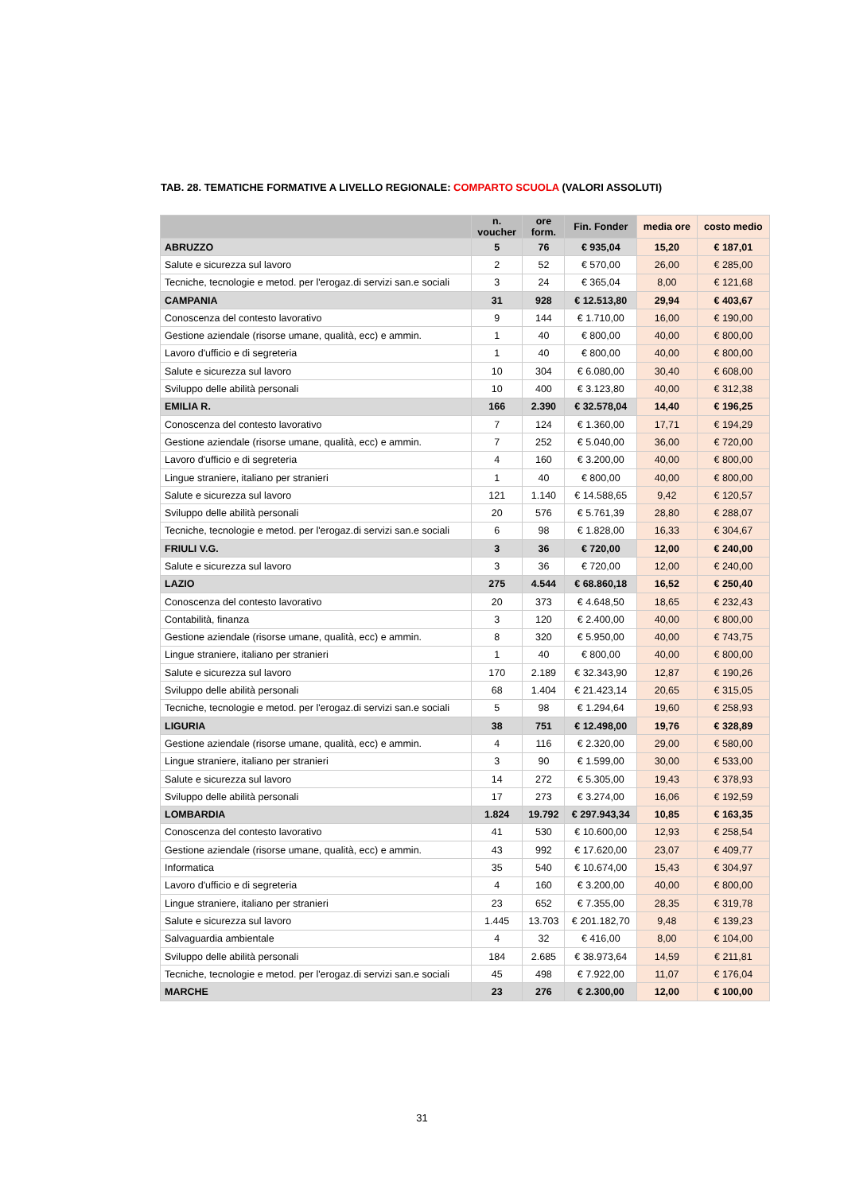TAB. 28. TEMATICHE FORMATIVE A LIVELLO REGIONALE: COMPARTO SCUOLA (VALORI ASSOLUTI)
| | n. voucher | ore form. | Fin. Fonder | media ore | costo medio |
| --- | --- | --- | --- | --- | --- |
| ABRUZZO | 5 | 76 | € 935,04 | 15,20 | € 187,01 |
| Salute e sicurezza sul lavoro | 2 | 52 | € 570,00 | 26,00 | € 285,00 |
| Tecniche, tecnologie e metod. per l'erogaz.di servizi san.e sociali | 3 | 24 | € 365,04 | 8,00 | € 121,68 |
| CAMPANIA | 31 | 928 | € 12.513,80 | 29,94 | € 403,67 |
| Conoscenza del contesto lavorativo | 9 | 144 | € 1.710,00 | 16,00 | € 190,00 |
| Gestione aziendale (risorse umane, qualità, ecc) e ammin. | 1 | 40 | € 800,00 | 40,00 | € 800,00 |
| Lavoro d'ufficio e di segreteria | 1 | 40 | € 800,00 | 40,00 | € 800,00 |
| Salute e sicurezza sul lavoro | 10 | 304 | € 6.080,00 | 30,40 | € 608,00 |
| Sviluppo delle abilità personali | 10 | 400 | € 3.123,80 | 40,00 | € 312,38 |
| EMILIA R. | 166 | 2.390 | € 32.578,04 | 14,40 | € 196,25 |
| Conoscenza del contesto lavorativo | 7 | 124 | € 1.360,00 | 17,71 | € 194,29 |
| Gestione aziendale (risorse umane, qualità, ecc) e ammin. | 7 | 252 | € 5.040,00 | 36,00 | € 720,00 |
| Lavoro d'ufficio e di segreteria | 4 | 160 | € 3.200,00 | 40,00 | € 800,00 |
| Lingue straniere, italiano per stranieri | 1 | 40 | € 800,00 | 40,00 | € 800,00 |
| Salute e sicurezza sul lavoro | 121 | 1.140 | € 14.588,65 | 9,42 | € 120,57 |
| Sviluppo delle abilità personali | 20 | 576 | € 5.761,39 | 28,80 | € 288,07 |
| Tecniche, tecnologie e metod. per l'erogaz.di servizi san.e sociali | 6 | 98 | € 1.828,00 | 16,33 | € 304,67 |
| FRIULI V.G. | 3 | 36 | € 720,00 | 12,00 | € 240,00 |
| Salute e sicurezza sul lavoro | 3 | 36 | € 720,00 | 12,00 | € 240,00 |
| LAZIO | 275 | 4.544 | € 68.860,18 | 16,52 | € 250,40 |
| Conoscenza del contesto lavorativo | 20 | 373 | € 4.648,50 | 18,65 | € 232,43 |
| Contabilità, finanza | 3 | 120 | € 2.400,00 | 40,00 | € 800,00 |
| Gestione aziendale (risorse umane, qualità, ecc) e ammin. | 8 | 320 | € 5.950,00 | 40,00 | € 743,75 |
| Lingue straniere, italiano per stranieri | 1 | 40 | € 800,00 | 40,00 | € 800,00 |
| Salute e sicurezza sul lavoro | 170 | 2.189 | € 32.343,90 | 12,87 | € 190,26 |
| Sviluppo delle abilità personali | 68 | 1.404 | € 21.423,14 | 20,65 | € 315,05 |
| Tecniche, tecnologie e metod. per l'erogaz.di servizi san.e sociali | 5 | 98 | € 1.294,64 | 19,60 | € 258,93 |
| LIGURIA | 38 | 751 | € 12.498,00 | 19,76 | € 328,89 |
| Gestione aziendale (risorse umane, qualità, ecc) e ammin. | 4 | 116 | € 2.320,00 | 29,00 | € 580,00 |
| Lingue straniere, italiano per stranieri | 3 | 90 | € 1.599,00 | 30,00 | € 533,00 |
| Salute e sicurezza sul lavoro | 14 | 272 | € 5.305,00 | 19,43 | € 378,93 |
| Sviluppo delle abilità personali | 17 | 273 | € 3.274,00 | 16,06 | € 192,59 |
| LOMBARDIA | 1.824 | 19.792 | € 297.943,34 | 10,85 | € 163,35 |
| Conoscenza del contesto lavorativo | 41 | 530 | € 10.600,00 | 12,93 | € 258,54 |
| Gestione aziendale (risorse umane, qualità, ecc) e ammin. | 43 | 992 | € 17.620,00 | 23,07 | € 409,77 |
| Informatica | 35 | 540 | € 10.674,00 | 15,43 | € 304,97 |
| Lavoro d'ufficio e di segreteria | 4 | 160 | € 3.200,00 | 40,00 | € 800,00 |
| Lingue straniere, italiano per stranieri | 23 | 652 | € 7.355,00 | 28,35 | € 319,78 |
| Salute e sicurezza sul lavoro | 1.445 | 13.703 | € 201.182,70 | 9,48 | € 139,23 |
| Salvaguardia ambientale | 4 | 32 | € 416,00 | 8,00 | € 104,00 |
| Sviluppo delle abilità personali | 184 | 2.685 | € 38.973,64 | 14,59 | € 211,81 |
| Tecniche, tecnologie e metod. per l'erogaz.di servizi san.e sociali | 45 | 498 | € 7.922,00 | 11,07 | € 176,04 |
| MARCHE | 23 | 276 | € 2.300,00 | 12,00 | € 100,00 |
31